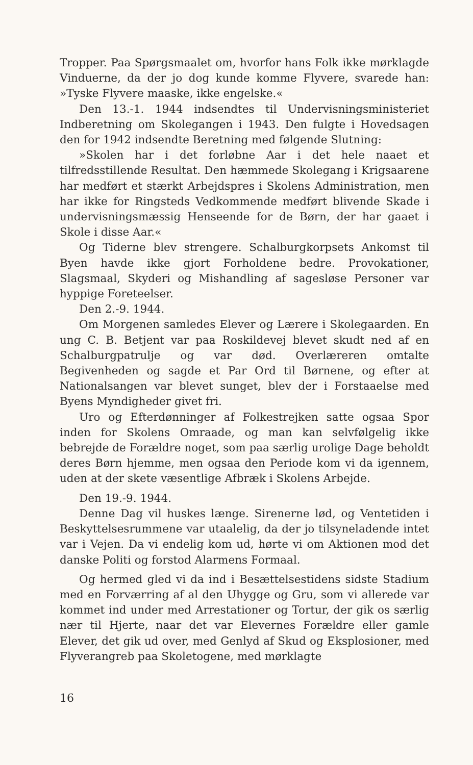Tropper. Paa Spørgsmaalet om, hvorfor hans Folk ikke mørklagde Vinduerne, da der jo dog kunde komme Flyvere, svarede han: »Tyske Flyvere maaske, ikke engelske.«
Den 13.-1. 1944 indsendtes til Undervisningsministeriet Indberetning om Skolegangen i 1943. Den fulgte i Hovedsagen den for 1942 indsendte Beretning med følgende Slutning:
»Skolen har i det forløbne Aar i det hele naaet et tilfredsstillende Resultat. Den hæmmede Skolegang i Krigsaarene har medført et stærkt Arbejdspres i Skolens Administration, men har ikke for Ringsteds Vedkommende medført blivende Skade i undervisningsmæssig Henseende for de Børn, der har gaaet i Skole i disse Aar.«
Og Tiderne blev strengere. Schalburgkorpsets Ankomst til Byen havde ikke gjort Forholdene bedre. Provokationer, Slagsmaal, Skyderi og Mishandling af sagesløse Personer var hyppige Foreteelser.
Den 2.-9. 1944.
Om Morgenen samledes Elever og Lærere i Skolegaarden. En ung C. B. Betjent var paa Roskildevej blevet skudt ned af en Schalburgpatrulje og var død. Overlæreren omtalte Begivenheden og sagde et Par Ord til Børnene, og efter at Nationalsangen var blevet sunget, blev der i Forstaaelse med Byens Myndigheder givet fri.
Uro og Efterdønninger af Folkestrejken satte ogsaa Spor inden for Skolens Omraade, og man kan selvfølgelig ikke bebrejde de Forældre noget, som paa særlig urolige Dage beholdt deres Børn hjemme, men ogsaa den Periode kom vi da igennem, uden at der skete væsentlige Afbræk i Skolens Arbejde.
Den 19.-9. 1944.
Denne Dag vil huskes længe. Sirenerne lød, og Ventetiden i Beskyttelsesrummene var utaalelig, da der jo tilsyneladende intet var i Vejen. Da vi endelig kom ud, hørte vi om Aktionen mod det danske Politi og forstod Alarmens Formaal.
Og hermed gled vi da ind i Besættelsestidens sidste Stadium med en Forværring af al den Uhygge og Gru, som vi allerede var kommet ind under med Arrestationer og Tortur, der gik os særlig nær til Hjerte, naar det var Elevernes Forældre eller gamle Elever, det gik ud over, med Genlyd af Skud og Eksplosioner, med Flyverangreb paa Skoletogene, med mørklagte
16